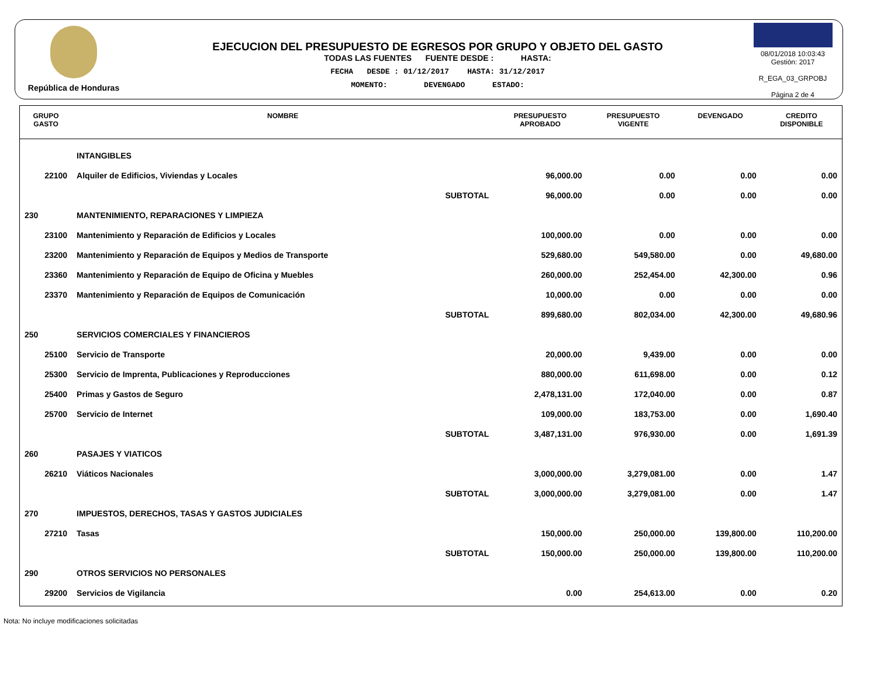República de Honduras
EJECUCION DEL PRESUPUESTO DE EGRESOS POR GRUPO Y OBJETO DEL GASTO
TODAS LAS FUENTES FUENTE DESDE : HASTA:
FECHA DESDE : 01/12/2017 HASTA: 31/12/2017
MOMENTO: DEVENGADO ESTADO:
08/01/2018 10:03:43
Gestión: 2017
R_EGA_03_GRPOBJ
Página 2 de 4
| GRUPO GASTO | NOMBRE | PRESUPUESTO APROBADO | PRESUPUESTO VIGENTE | DEVENGADO | CREDITO DISPONIBLE |
| --- | --- | --- | --- | --- | --- |
| | INTANGIBLES | | | | |
| 22100 | Alquiler de Edificios, Viviendas y Locales | 96,000.00 | 0.00 | 0.00 | 0.00 |
| | SUBTOTAL | 96,000.00 | 0.00 | 0.00 | 0.00 |
| 230 | MANTENIMIENTO, REPARACIONES Y LIMPIEZA | | | | |
| 23100 | Mantenimiento y Reparación de Edificios y Locales | 100,000.00 | 0.00 | 0.00 | 0.00 |
| 23200 | Mantenimiento y Reparación de Equipos y Medios de Transporte | 529,680.00 | 549,580.00 | 0.00 | 49,680.00 |
| 23360 | Mantenimiento y Reparación de Equipo de Oficina y Muebles | 260,000.00 | 252,454.00 | 42,300.00 | 0.96 |
| 23370 | Mantenimiento y Reparación de Equipos de Comunicación | 10,000.00 | 0.00 | 0.00 | 0.00 |
| | SUBTOTAL | 899,680.00 | 802,034.00 | 42,300.00 | 49,680.96 |
| 250 | SERVICIOS COMERCIALES Y FINANCIEROS | | | | |
| 25100 | Servicio de Transporte | 20,000.00 | 9,439.00 | 0.00 | 0.00 |
| 25300 | Servicio de Imprenta, Publicaciones y Reproducciones | 880,000.00 | 611,698.00 | 0.00 | 0.12 |
| 25400 | Primas y Gastos de Seguro | 2,478,131.00 | 172,040.00 | 0.00 | 0.87 |
| 25700 | Servicio de Internet | 109,000.00 | 183,753.00 | 0.00 | 1,690.40 |
| | SUBTOTAL | 3,487,131.00 | 976,930.00 | 0.00 | 1,691.39 |
| 260 | PASAJES Y VIATICOS | | | | |
| 26210 | Viáticos Nacionales | 3,000,000.00 | 3,279,081.00 | 0.00 | 1.47 |
| | SUBTOTAL | 3,000,000.00 | 3,279,081.00 | 0.00 | 1.47 |
| 270 | IMPUESTOS, DERECHOS, TASAS Y GASTOS JUDICIALES | | | | |
| 27210 | Tasas | 150,000.00 | 250,000.00 | 139,800.00 | 110,200.00 |
| | SUBTOTAL | 150,000.00 | 250,000.00 | 139,800.00 | 110,200.00 |
| 290 | OTROS SERVICIOS NO PERSONALES | | | | |
| 29200 | Servicios de Vigilancia | 0.00 | 254,613.00 | 0.00 | 0.20 |
Nota: No incluye modificaciones solicitadas